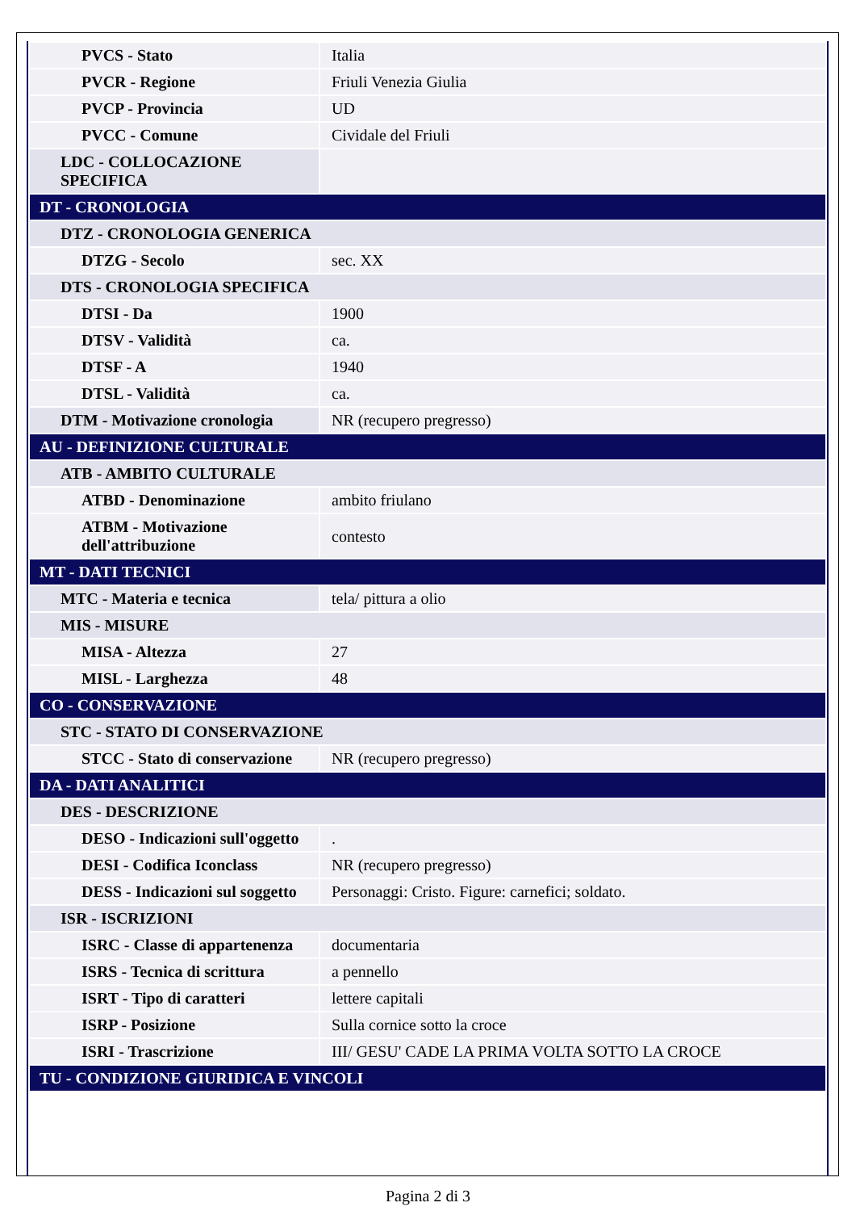| PVCS - Stato | Italia |
| PVCR - Regione | Friuli Venezia Giulia |
| PVCP - Provincia | UD |
| PVCC - Comune | Cividale del Friuli |
| LDC - COLLOCAZIONE SPECIFICA | |
| DT - CRONOLOGIA | |
| DTZ - CRONOLOGIA GENERICA | |
| DTZG - Secolo | sec. XX |
| DTS - CRONOLOGIA SPECIFICA | |
| DTSI - Da | 1900 |
| DTSV - Validità | ca. |
| DTSF - A | 1940 |
| DTSL - Validità | ca. |
| DTM - Motivazione cronologia | NR (recupero pregresso) |
| AU - DEFINIZIONE CULTURALE | |
| ATB - AMBITO CULTURALE | |
| ATBD - Denominazione | ambito friulano |
| ATBM - Motivazione dell'attribuzione | contesto |
| MT - DATI TECNICI | |
| MTC - Materia e tecnica | tela/ pittura a olio |
| MIS - MISURE | |
| MISA - Altezza | 27 |
| MISL - Larghezza | 48 |
| CO - CONSERVAZIONE | |
| STC - STATO DI CONSERVAZIONE | |
| STCC - Stato di conservazione | NR (recupero pregresso) |
| DA - DATI ANALITICI | |
| DES - DESCRIZIONE | |
| DESO - Indicazioni sull'oggetto | . |
| DESI - Codifica Iconclass | NR (recupero pregresso) |
| DESS - Indicazioni sul soggetto | Personaggi: Cristo. Figure: carnefici; soldato. |
| ISR - ISCRIZIONI | |
| ISRC - Classe di appartenenza | documentaria |
| ISRS - Tecnica di scrittura | a pennello |
| ISRT - Tipo di caratteri | lettere capitali |
| ISRP - Posizione | Sulla cornice sotto la croce |
| ISRI - Trascrizione | III/ GESU' CADE LA PRIMA VOLTA SOTTO LA CROCE |
| TU - CONDIZIONE GIURIDICA E VINCOLI | |
Pagina 2 di 3